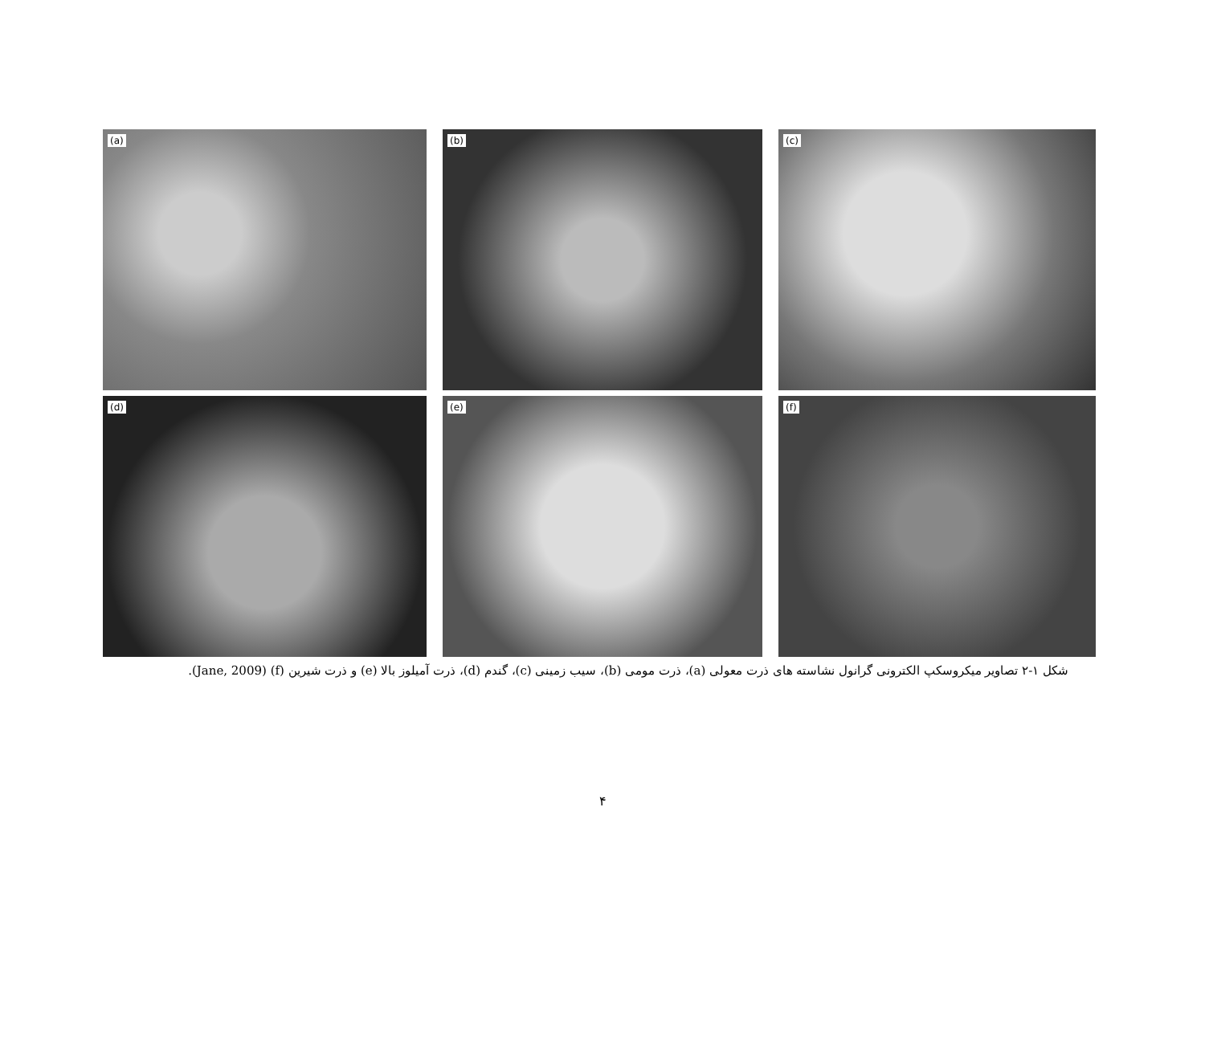(a)
(b)
(c)
(d)
(e)
(f)
شکل ۱-۲ تصاویر میکروسکپ الکترونی گرانول نشاسته های ذرت معولی (a)، ذرت مومی (b)، سیب زمینی (c)، گندم (d)، ذرت آمیلوز بالا (e) و ذرت شیرین (f) (Jane, 2009).
۴